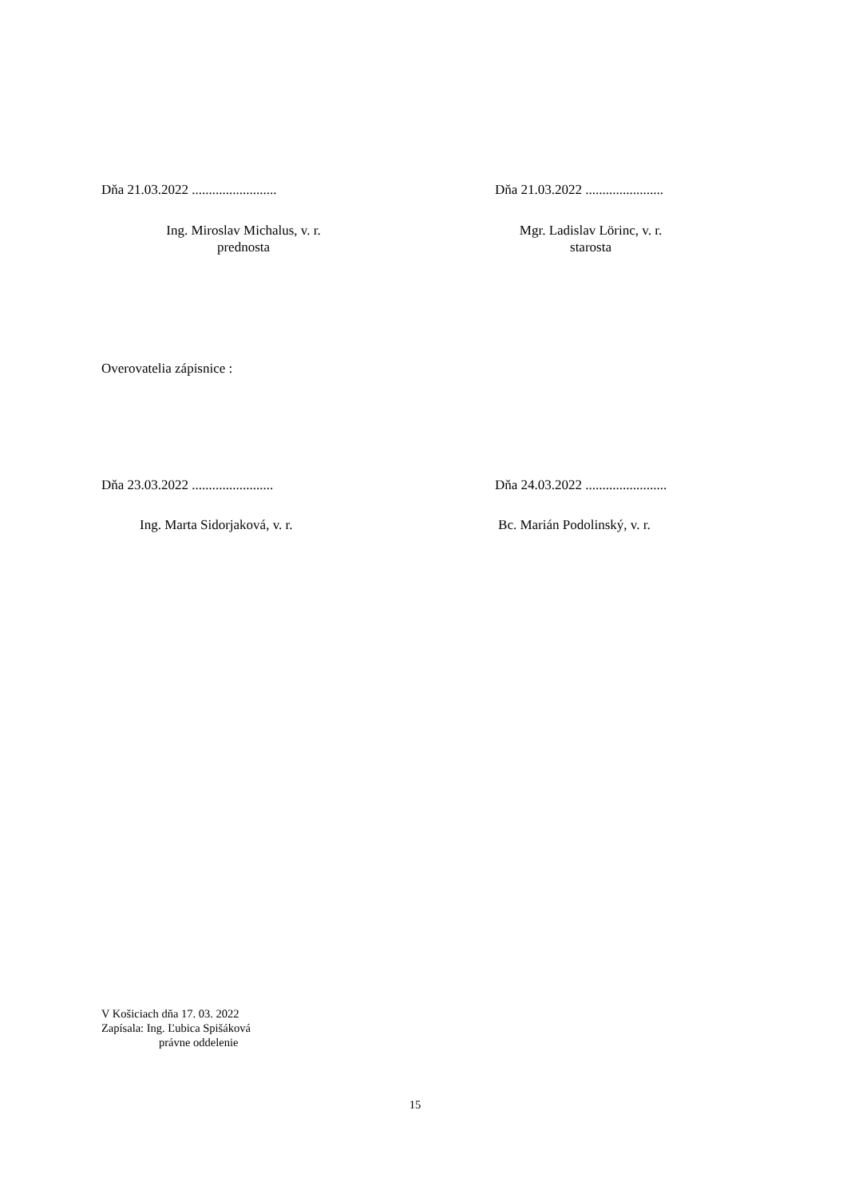Dňa 21.03.2022 ......................... Dňa 21.03.2022 .......................
Ing. Miroslav Michalus, v. r.
prednosta
Mgr. Ladislav Lörinc, v. r.
starosta
Overovatelia zápisnice :
Dňa 23.03.2022 ........................ Dňa 24.03.2022 ........................
Ing. Marta Sidorjaková, v. r. Bc. Marián Podolinský, v. r.
V Košiciach dňa 17. 03. 2022
Zapísala: Ing. Ľubica Spišáková
právne oddelenie
15